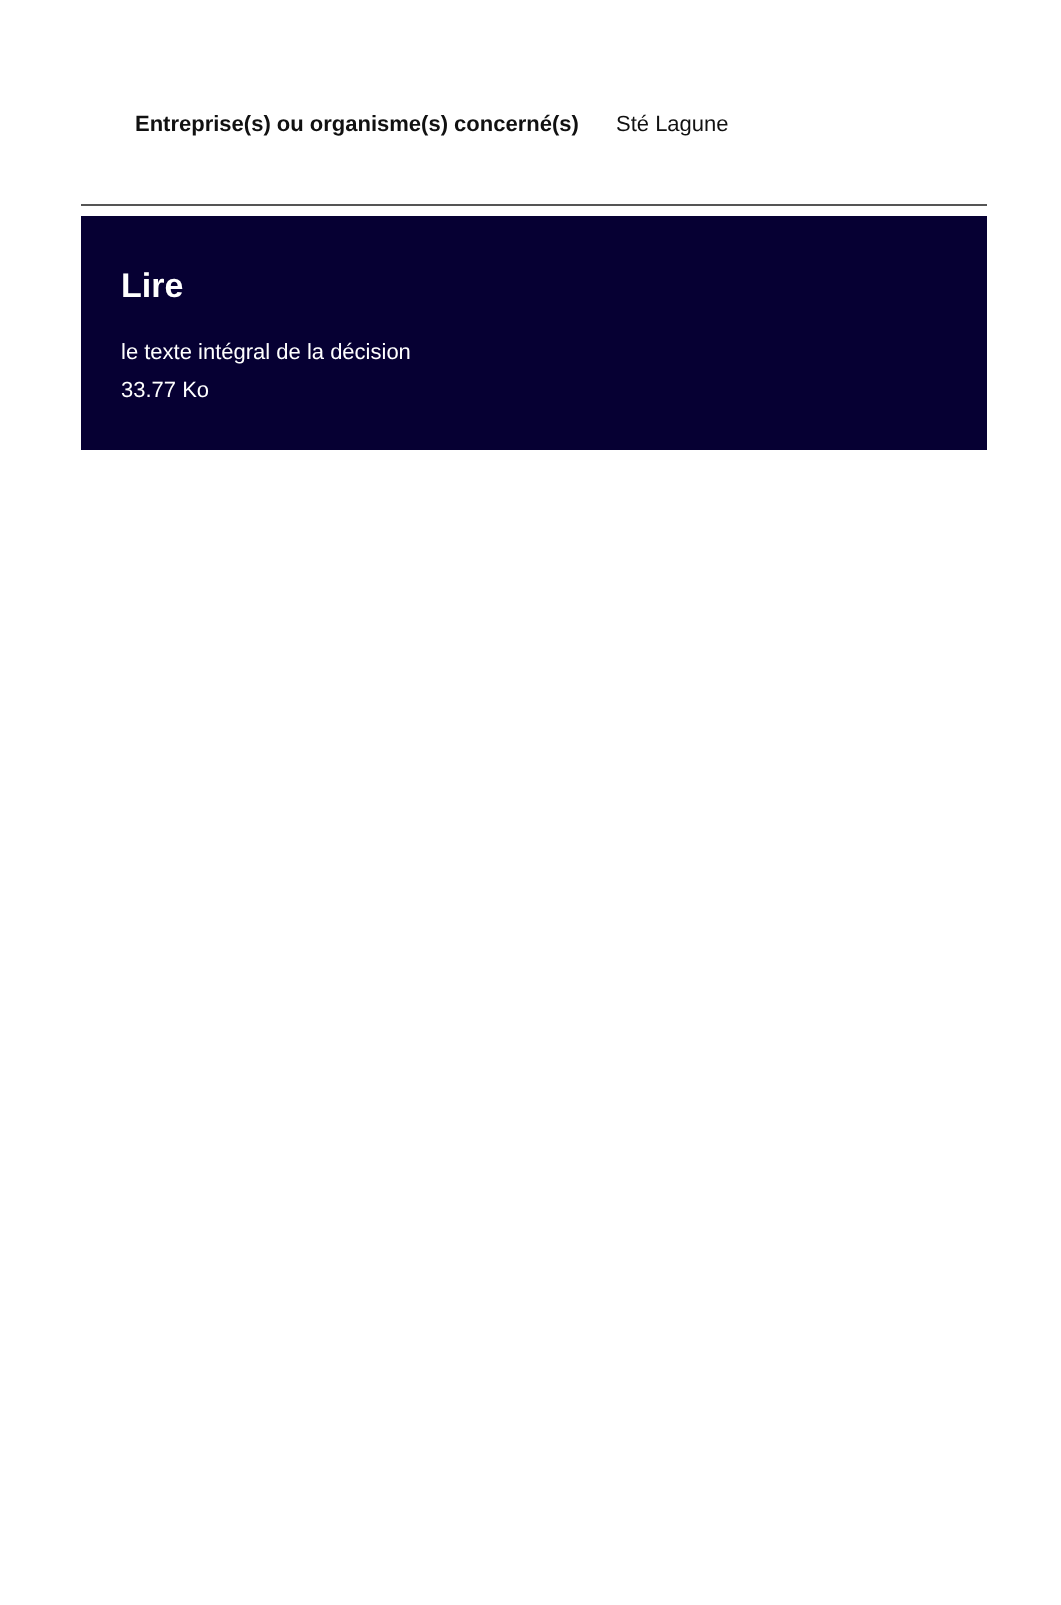| Entreprise(s) ou organisme(s) concerné(s) | Sté Lagune |
Lire
le texte intégral de la décision
33.77 Ko